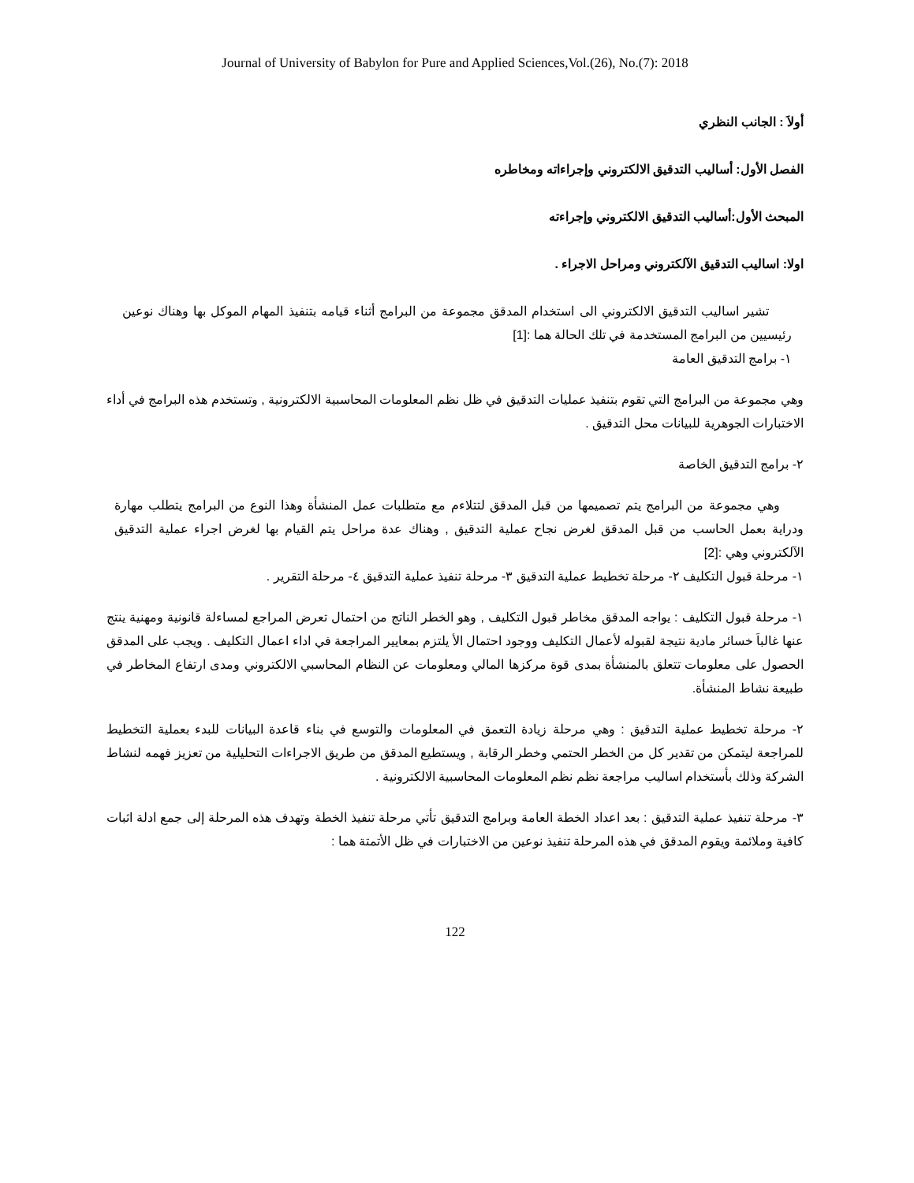Journal of University of Babylon for Pure and Applied Sciences,Vol.(26), No.(7): 2018
أولاَ : الجانب النظري
الفصل الأول: أساليب التدقيق الالكتروني وإجراءاته ومخاطره
المبحث الأول:أساليب التدقيق الالكتروني وإجراءته
اولا: اساليب التدقيق الآلكتروني ومراحل الاجراء .
تشير اساليب التدقيق الالكتروني الى استخدام المدقق مجموعة من البرامج أثناء قيامه بتنفيذ المهام الموكل بها وهناك نوعين رئيسيين من البرامج المستخدمة في تلك الحالة هما :[1]
١- برامج التدقيق العامة
وهي مجموعة من البرامج التي تقوم بتنفيذ عمليات التدقيق في ظل نظم المعلومات المحاسبية الالكترونية , وتستخدم هذه البرامج في أداء الاختبارات الجوهرية للبيانات محل التدقيق .
٢- برامج التدقيق الخاصة
وهي مجموعة من البرامج يتم تصميمها من قبل المدقق لتتلاءم مع متطلبات عمل المنشأة وهذا النوع من البرامج يتطلب مهارة ودراية بعمل الحاسب من قبل المدقق لغرض نجاح عملية التدقيق , وهناك عدة مراحل يتم القيام بها لغرض اجراء عملية التدقيق الآلكتروني وهي :[2]
١- مرحلة قبول التكليف ٢- مرحلة تخطيط عملية التدقيق ٣- مرحلة تنفيذ عملية التدقيق ٤- مرحلة التقرير .
١- مرحلة قبول التكليف : يواجه المدقق مخاطر قبول التكليف , وهو الخطر الناتج من احتمال تعرض المراجع لمساءلة قانونية ومهنية ينتج عنها غالباَ خسائر مادية نتيجة لقبوله لأعمال التكليف ووجود احتمال الأ يلتزم بمعايير المراجعة في اداء اعمال التكليف . ويجب على المدقق الحصول على معلومات تتعلق بالمنشأة بمدى قوة مركزها المالي ومعلومات عن النظام المحاسبي الالكتروني ومدى ارتفاع المخاطر في طبيعة نشاط المنشأة.
٢- مرحلة تخطيط عملية التدقيق : وهي مرحلة زيادة التعمق في المعلومات والتوسع في بناء قاعدة البيانات للبدء بعملية التخطيط للمراجعة ليتمكن من تقدير كل من الخطر الحتمي وخطر الرقابة , ويستطيع المدقق من طريق الاجراءات التحليلية من تعزيز فهمه لنشاط الشركة وذلك بأستخدام اساليب مراجعة نظم نظم المعلومات المحاسبية الالكترونية .
٣- مرحلة تنفيذ عملية التدقيق : بعد اعداد الخطة العامة وبرامج التدقيق تأتي مرحلة تنفيذ الخطة وتهدف هذه المرحلة إلى جمع ادلة اثبات كافية وملائمة ويقوم المدقق في هذه المرحلة تنفيذ نوعين من الاختبارات في ظل الأتمتة هما :
122